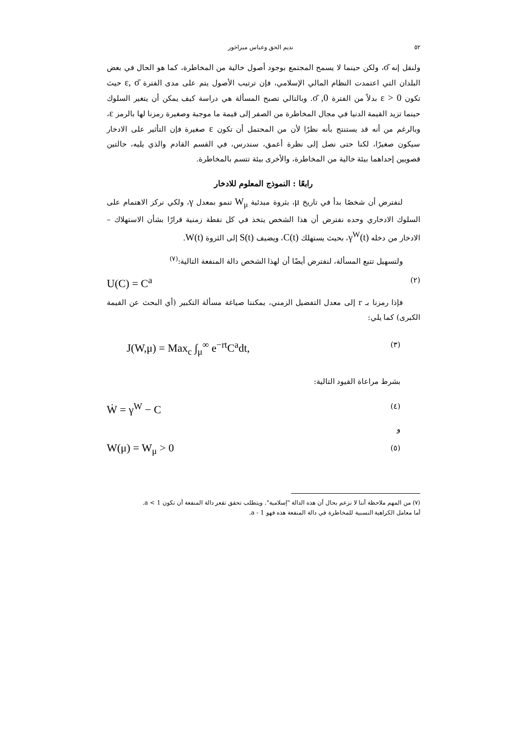٥٢ نديم الحق وعباس ميراخور
ولنقل إنه σ̄، ولكن حينما لا يسمح المجتمع بوجود أصول خالية من المخاطرة، كما هو الحال في بعض البلدان التي اعتمدت النظام المالي الإسلامي، فإن ترتيب الأصول يتم على مدى الفترة ε, σ̄ حيث تكون ε > 0 بدلاً من الفترة 0, σ̄. وبالتالي تصبح المسألة هي دراسة كيف يمكن أن يتغير السلوك حينما تزيد القيمة الدنيا في مجال المخاطرة من الصفر إلى قيمة ما موجبة وصغيرة رمزنا لها بالرمز ε، وبالرغم من أنه قد يستنتج بأنه نظرًا لأن من المحتمل أن تكون ε صغيرة فإن التأثير على الادخار سيكون صغيرًا، لكنا حتى نصل إلى نظرة أعمق، سندرس، في القسم القادم والذي يليه، حالتين قصويين إحداهما بيئة خالية من المخاطرة، والأخرى بيئة تتسم بالمخاطرة.
رابعًا : النموذج المعلوم للادخار
لنفترض أن شخصًا بدأ في تاريخ μ، بثروة مبدئية W<sub>μ</sub> تنمو بمعدل γ، ولكي نركز الاهتمام على السلوك الادخاري وحده نفترض أن هذا الشخص يتخذ في كل نقطة زمنية قرارًا بشأن الاستهلاك – الادخار من دخله γ<sup>W</sup>(t)، بحيث يستهلك C(t)، ويضيف S(t) إلى الثروة W(t).
ولتسهيل تتبع المسألة، لنفترض أيضًا أن لهذا الشخص دالة المنفعة التالية:<sup>(٧)</sup>
(٢) U(C) = C<sup>a</sup>
فإذا رمزنا بـ r إلى معدل التفضيل الزمني، يمكننا صياغة مسألة التكبير (أي البحث عن القيمة الكبرى) كما يلي:
(٣) J(W,μ) = Max<sub>c</sub> ∫<sub>μ</sub><sup>∞</sup> e<sup>−rt</sup>C<sup>a</sup>dt,
بشرط مراعاة القيود التالية:
(٤) Ẇ = γ<sup>W</sup> − C
و
(٥) W(μ) = W<sub>μ</sub> > 0
(٧) من المهم ملاحظة أننا لا نزعم بحال أن هذه الدالة "إسلامية". ويتطلب تحقق تقعر دالة المنفعة أن تكون a < 1.
أما معامل الكراهية النسبية للمخاطرة في دالة المنفعة هذه فهو a - 1.